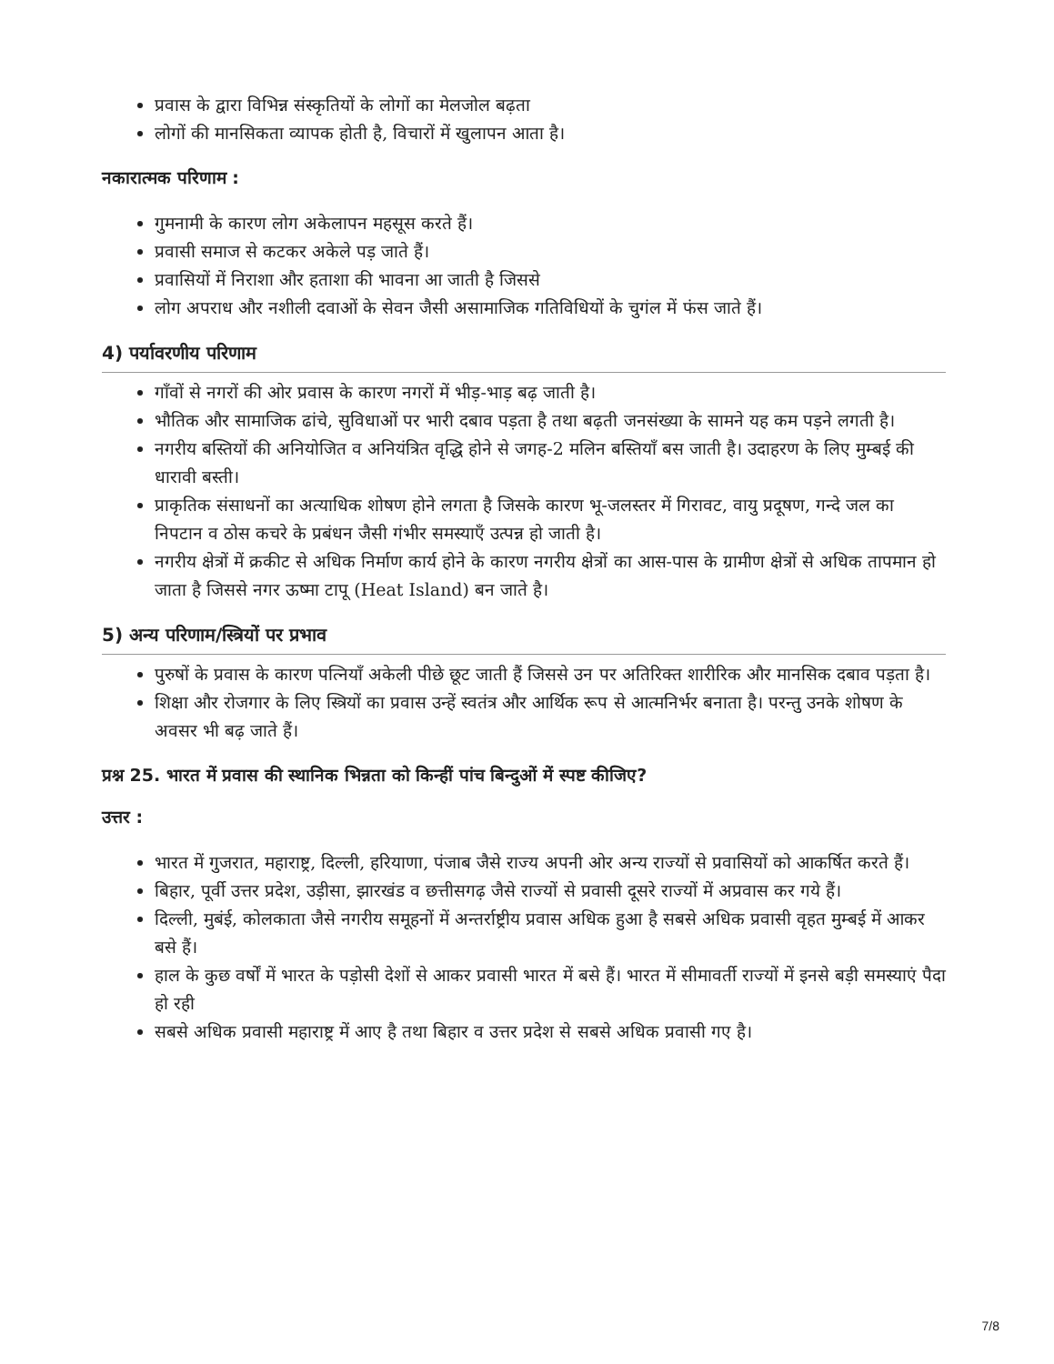प्रवास के द्वारा विभिन्न संस्कृतियों के लोगों का मेलजोल बढ़ता
लोगों की मानसिकता व्यापक होती है, विचारों में खुलापन आता है।
नकारात्मक परिणाम :
गुमनामी के कारण लोग अकेलापन महसूस करते हैं।
प्रवासी समाज से कटकर अकेले पड़ जाते हैं।
प्रवासियों में निराशा और हताशा की भावना आ जाती है जिससे
लोग अपराध और नशीली दवाओं के सेवन जैसी असामाजिक गतिविधियों के चुगंल में फंस जाते हैं।
4) पर्यावरणीय परिणाम
गाँवों से नगरों की ओर प्रवास के कारण नगरों में भीड़-भाड़ बढ़ जाती है।
भौतिक और सामाजिक ढांचे, सुविधाओं पर भारी दबाव पड़ता है तथा बढ़ती जनसंख्या के सामने यह कम पड़ने लगती है।
नगरीय बस्तियों की अनियोजित व अनियंत्रित वृद्धि होने से जगह-2 मलिन बस्तियाँ बस जाती है। उदाहरण के लिए मुम्बई की धारावी बस्ती।
प्राकृतिक संसाधनों का अत्याधिक शोषण होने लगता है जिसके कारण भू-जलस्तर में गिरावट, वायु प्रदूषण, गन्दे जल का निपटान व ठोस कचरे के प्रबंधन जैसी गंभीर समस्याएँ उत्पन्न हो जाती है।
नगरीय क्षेत्रों में क्रकीट से अधिक निर्माण कार्य होने के कारण नगरीय क्षेत्रों का आस-पास के ग्रामीण क्षेत्रों से अधिक तापमान हो जाता है जिससे नगर ऊष्मा टापू (Heat Island) बन जाते है।
5) अन्य परिणाम/स्त्रियों पर प्रभाव
पुरुषों के प्रवास के कारण पत्नियाँ अकेली पीछे छूट जाती हैं जिससे उन पर अतिरिक्त शारीरिक और मानसिक दबाव पड़ता है।
शिक्षा और रोजगार के लिए स्त्रियों का प्रवास उन्हें स्वतंत्र और आर्थिक रूप से आत्मनिर्भर बनाता है। परन्तु उनके शोषण के अवसर भी बढ़ जाते हैं।
प्रश्न 25. भारत में प्रवास की स्थानिक भिन्नता को किन्हीं पांच बिन्दुओं में स्पष्ट कीजिए?
उत्तर :
भारत में गुजरात, महाराष्ट्र, दिल्ली, हरियाणा, पंजाब जैसे राज्य अपनी ओर अन्य राज्यों से प्रवासियों को आकर्षित करते हैं।
बिहार, पूर्वी उत्तर प्रदेश, उड़ीसा, झारखंड व छत्तीसगढ़ जैसे राज्यों से प्रवासी दूसरे राज्यों में अप्रवास कर गये हैं।
दिल्ली, मुबंई, कोलकाता जैसे नगरीय समूहनों में अन्तर्राष्ट्रीय प्रवास अधिक हुआ है सबसे अधिक प्रवासी वृहत मुम्बई में आकर बसे हैं।
हाल के कुछ वर्षों में भारत के पड़ोसी देशों से आकर प्रवासी भारत में बसे हैं। भारत में सीमावर्ती राज्यों में इनसे बड़ी समस्याएं पैदा हो रही
सबसे अधिक प्रवासी महाराष्ट्र में आए है तथा बिहार व उत्तर प्रदेश से सबसे अधिक प्रवासी गए है।
7/8